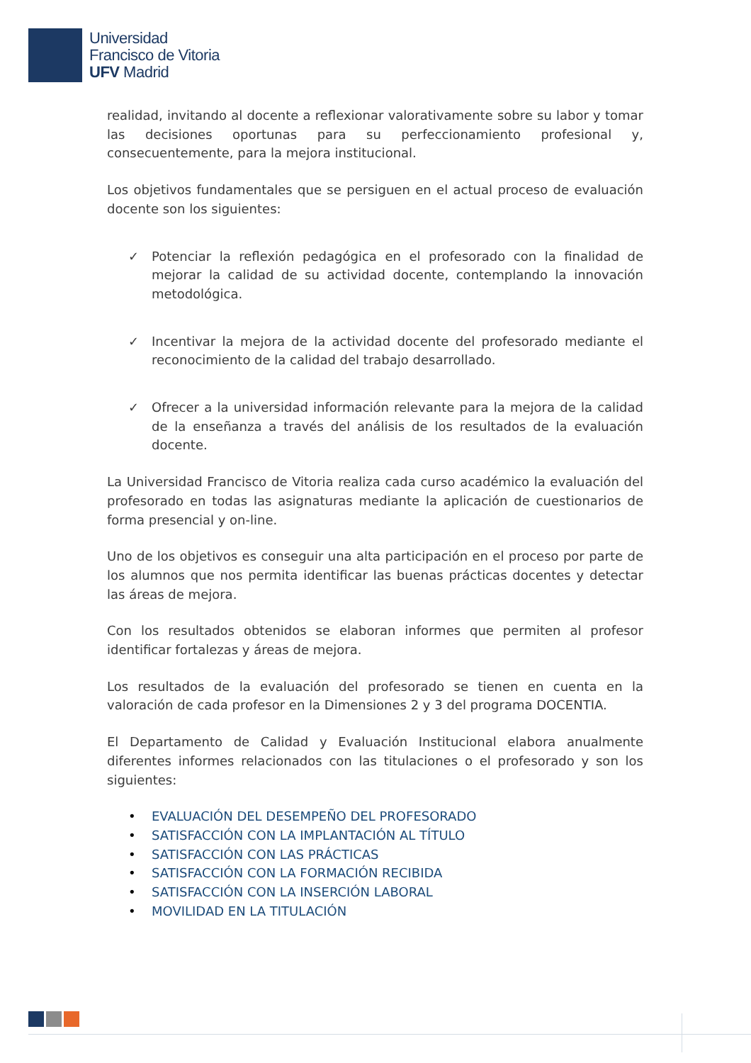Universidad
Francisco de Vitoria
UFV Madrid
realidad, invitando al docente a reflexionar valorativamente sobre su labor y tomar las decisiones oportunas para su perfeccionamiento profesional y, consecuentemente, para la mejora institucional.
Los objetivos fundamentales que se persiguen en el actual proceso de evaluación docente son los siguientes:
✓ Potenciar la reflexión pedagógica en el profesorado con la finalidad de mejorar la calidad de su actividad docente, contemplando la innovación metodológica.
✓ Incentivar la mejora de la actividad docente del profesorado mediante el reconocimiento de la calidad del trabajo desarrollado.
✓ Ofrecer a la universidad información relevante para la mejora de la calidad de la enseñanza a través del análisis de los resultados de la evaluación docente.
La Universidad Francisco de Vitoria realiza cada curso académico la evaluación del profesorado en todas las asignaturas mediante la aplicación de cuestionarios de forma presencial y on-line.
Uno de los objetivos es conseguir una alta participación en el proceso por parte de los alumnos que nos permita identificar las buenas prácticas docentes y detectar las áreas de mejora.
Con los resultados obtenidos se elaboran informes que permiten al profesor identificar fortalezas y áreas de mejora.
Los resultados de la evaluación del profesorado se tienen en cuenta en la valoración de cada profesor en la Dimensiones 2 y 3 del programa DOCENTIA.
El Departamento de Calidad y Evaluación Institucional elabora anualmente diferentes informes relacionados con las titulaciones o el profesorado y son los siguientes:
• EVALUACIÓN DEL DESEMPEÑO DEL PROFESORADO
• SATISFACCIÓN CON LA IMPLANTACIÓN AL TÍTULO
• SATISFACCIÓN CON LAS PRÁCTICAS
• SATISFACCIÓN CON LA FORMACIÓN RECIBIDA
• SATISFACCIÓN CON LA INSERCIÓN LABORAL
• MOVILIDAD EN LA TITULACIÓN